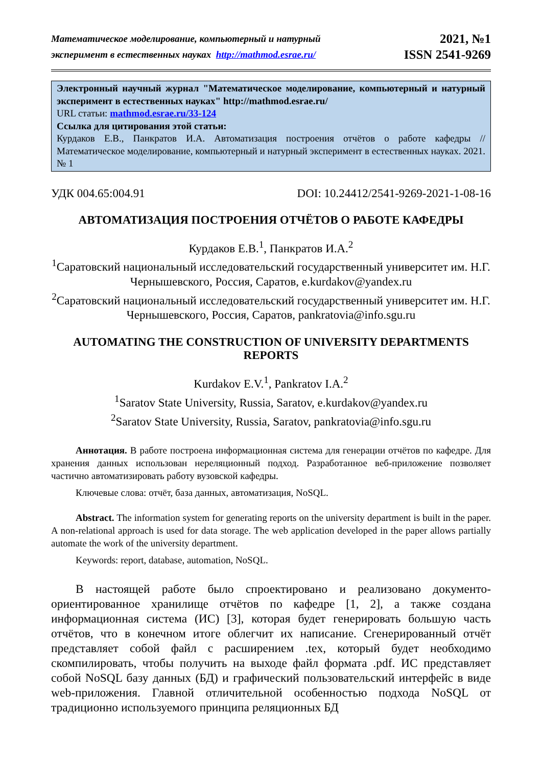Математическое моделирование, компьютерный и натурный
эксперимент в естественных науках http://mathmod.esrae.ru/
2021, №1
ISSN 2541-9269
Электронный научный журнал "Математическое моделирование, компьютерный и натурный эксперимент в естественных науках" http://mathmod.esrae.ru/
URL статьи: mathmod.esrae.ru/33-124
Ссылка для цитирования этой статьи:
Курдаков Е.В., Панкратов И.А. Автоматизация построения отчётов о работе кафедры // Математическое моделирование, компьютерный и натурный эксперимент в естественных науках. 2021. № 1
УДК 004.65:004.91 DOI: 10.24412/2541-9269-2021-1-08-16
АВТОМАТИЗАЦИЯ ПОСТРОЕНИЯ ОТЧЁТОВ О РАБОТЕ КАФЕДРЫ
Курдаков Е.В.<sup>1</sup>, Панкратов И.А.<sup>2</sup>
<sup>1</sup> Саратовский национальный исследовательский государственный университет им. Н.Г. Чернышевского, Россия, Саратов, e.kurdakov@yandex.ru
<sup>2</sup> Саратовский национальный исследовательский государственный университет им. Н.Г. Чернышевского, Россия, Саратов, pankratovia@info.sgu.ru
AUTOMATING THE CONSTRUCTION OF UNIVERSITY DEPARTMENTS REPORTS
Kurdakov E.V.<sup>1</sup>, Pankratov I.A.<sup>2</sup>
<sup>1</sup> Saratov State University, Russia, Saratov, e.kurdakov@yandex.ru
<sup>2</sup> Saratov State University, Russia, Saratov, pankratovia@info.sgu.ru
Аннотация. В работе построена информационная система для генерации отчётов по кафедре. Для хранения данных использован нереляционный подход. Разработанное веб-приложение позволяет частично автоматизировать работу вузовской кафедры.
Ключевые слова: отчёт, база данных, автоматизация, NoSQL.
Abstract. The information system for generating reports on the university department is built in the paper. A non-relational approach is used for data storage. The web application developed in the paper allows partially automate the work of the university department.
Keywords: report, database, automation, NoSQL.
В настоящей работе было спроектировано и реализовано документо-ориентированное хранилище отчётов по кафедре [1, 2], а также создана информационная система (ИС) [3], которая будет генерировать большую часть отчётов, что в конечном итоге облегчит их написание. Сгенерированный отчёт представляет собой файл с расширением .tex, который будет необходимо скомпилировать, чтобы получить на выходе файл формата .pdf. ИС представляет собой NoSQL базу данных (БД) и графический пользовательский интерфейс в виде web-приложения. Главной отличительной особенностью подхода NoSQL от традиционно используемого принципа реляционных БД